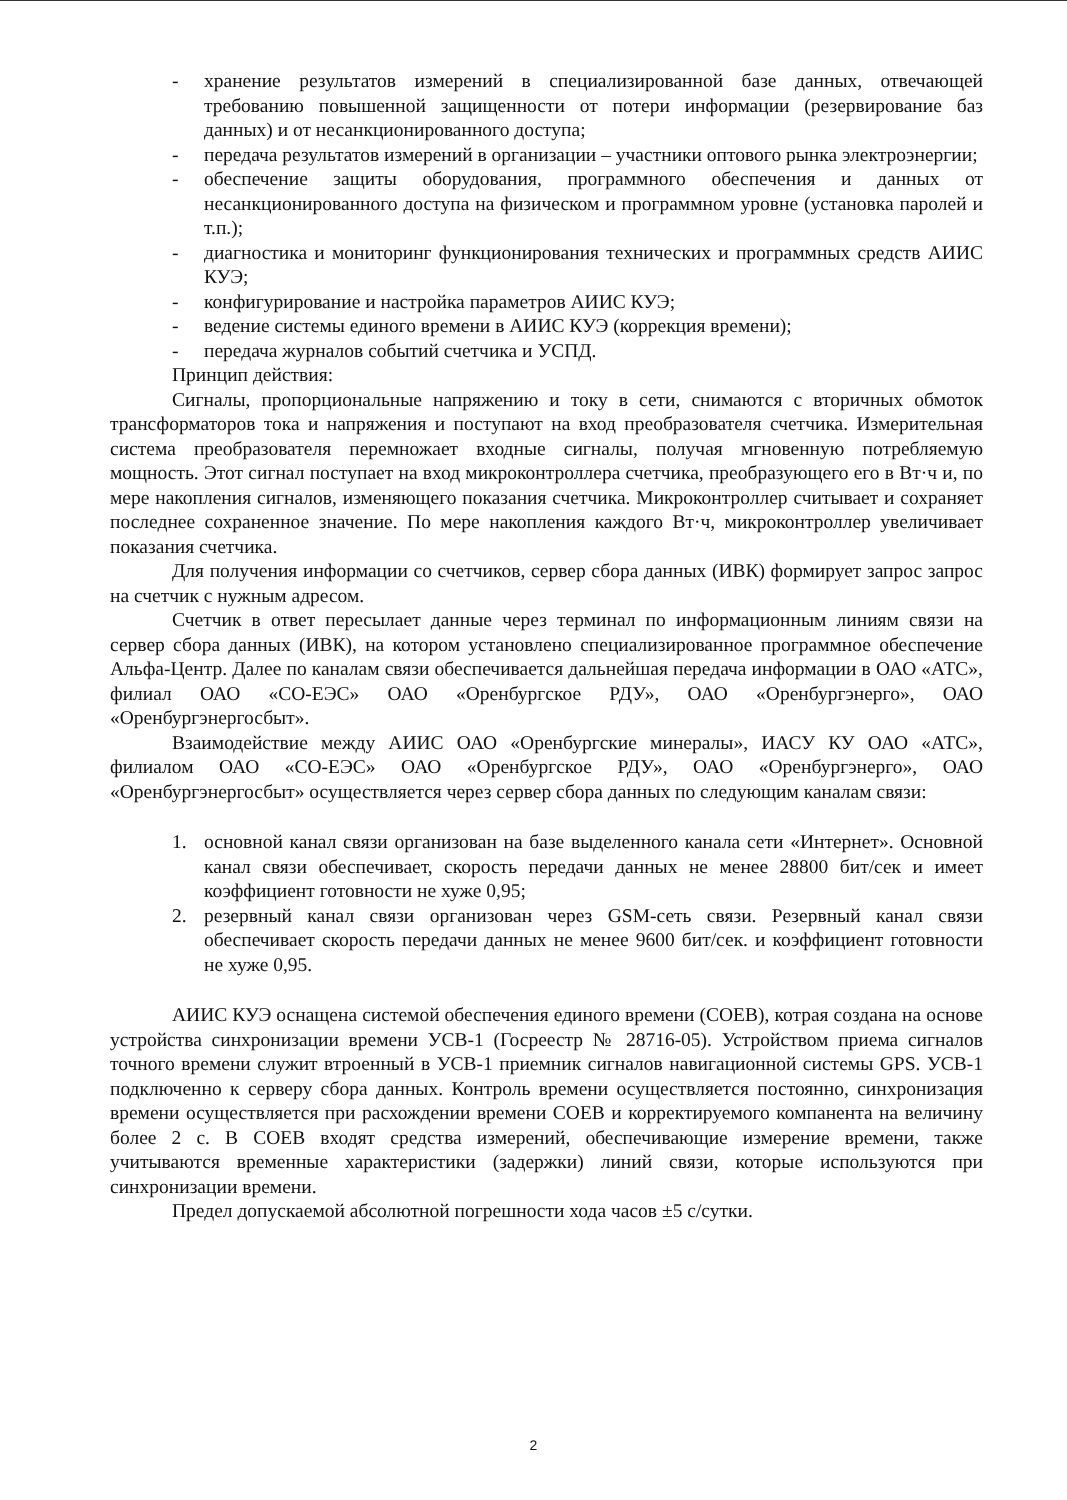- хранение результатов измерений в специализированной базе данных, отвечающей требованию повышенной защищенности от потери информации (резервирование баз данных) и от несанкционированного доступа;
- передача результатов измерений в организации – участники оптового рынка электроэнергии;
- обеспечение защиты оборудования, программного обеспечения и данных от несанкционированного доступа на физическом и программном уровне (установка паролей и т.п.);
- диагностика и мониторинг функционирования технических и программных средств АИИС КУЭ;
- конфигурирование и настройка параметров АИИС КУЭ;
- ведение системы единого времени в АИИС КУЭ (коррекция времени);
- передача журналов событий счетчика и УСПД.
Принцип действия:
Сигналы, пропорциональные напряжению и току в сети, снимаются с вторичных обмоток трансформаторов тока и напряжения и поступают на вход преобразователя счетчика. Измерительная система преобразователя перемножает входные сигналы, получая мгновенную потребляемую мощность. Этот сигнал поступает на вход микроконтроллера счетчика, преобразующего его в Вт·ч и, по мере накопления сигналов, изменяющего показания счетчика. Микроконтроллер считывает и сохраняет последнее сохраненное значение. По мере накопления каждого Вт·ч, микроконтроллер увеличивает показания счетчика.
Для получения информации со счетчиков, сервер сбора данных (ИВК) формирует запрос запрос на счетчик с нужным адресом.
Счетчик в ответ пересылает данные через терминал по информационным линиям связи на сервер сбора данных (ИВК), на котором установлено специализированное программное обеспечение Альфа-Центр. Далее по каналам связи обеспечивается дальнейшая передача информации в ОАО «АТС», филиал ОАО «СО-ЕЭС» ОАО «Оренбургское РДУ», ОАО «Оренбургэнерго», ОАО «Оренбургэнергосбыт».
Взаимодействие между АИИС ОАО «Оренбургские минералы», ИАСУ КУ ОАО «АТС», филиалом ОАО «СО-ЕЭС» ОАО «Оренбургское РДУ», ОАО «Оренбургэнерго», ОАО «Оренбургэнергосбыт» осуществляется через сервер сбора данных по следующим каналам связи:
1. основной канал связи организован на базе выделенного канала сети «Интернет». Основной канал связи обеспечивает, скорость передачи данных не менее 28800 бит/сек и имеет коэффициент готовности не хуже 0,95;
2. резервный канал связи организован через GSM-сеть связи. Резервный канал связи обеспечивает скорость передачи данных не менее 9600 бит/сек. и коэффициент готовности не хуже 0,95.
АИИС КУЭ оснащена системой обеспечения единого времени (СОЕВ), котрая создана на основе устройства синхронизации времени УСВ-1 (Госреестр № 28716-05). Устройством приема сигналов точного времени служит втроенный в УСВ-1 приемник сигналов навигационной системы GPS. УСВ-1 подключенно к серверу сбора данных. Контроль времени осуществляется постоянно, синхронизация времени осуществляется при расхождении времени СОЕВ и корректируемого компанента на величину более 2 с. В СОЕВ входят средства измерений, обеспечивающие измерение времени, также учитываются временные характеристики (задержки) линий связи, которые используются при синхронизации времени.
Предел допускаемой абсолютной погрешности хода часов ±5 с/сутки.
2